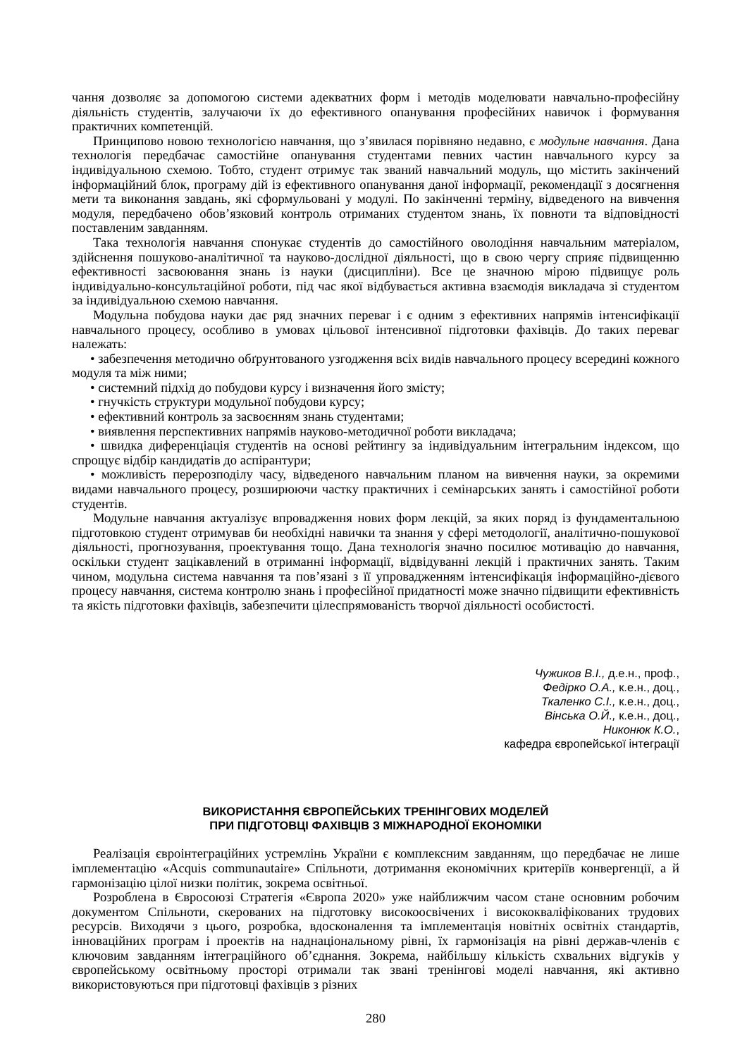чання дозволяє за допомогою системи адекватних форм і методів моделювати навчально-професійну діяльність студентів, залучаючи їх до ефективного опанування професійних навичок і формування практичних компетенцій.
Принципово новою технологією навчання, що з’явилася порівняно недавно, є модульне навчання. Дана технологія передбачає самостійне опанування студентами певних частин навчального курсу за індивідуальною схемою. Тобто, студент отримує так званий навчальний модуль, що містить закінчений інформаційний блок, програму дій із ефективного опанування даної інформації, рекомендації з досягнення мети та виконання завдань, які сформульовані у модулі. По закінченні терміну, відведеного на вивчення модуля, передбачено обов’язковий контроль отриманих студентом знань, їх повноти та відповідності поставленим завданням.
Така технологія навчання спонукає студентів до самостійного оволодіння навчальним матеріалом, здійснення пошуково-аналітичної та науково-дослідної діяльності, що в свою чергу сприяє підвищенню ефективності засвоювання знань із науки (дисципліни). Все це значною мірою підвищує роль індивідуально-консультаційної роботи, під час якої відбувається активна взаємодія викладача зі студентом за індивідуальною схемою навчання.
Модульна побудова науки дає ряд значних переваг і є одним з ефективних напрямів інтенсифікації навчального процесу, особливо в умовах цільової інтенсивної підготовки фахівців. До таких переваг належать:
• забезпечення методично обґрунтованого узгодження всіх видів навчального процесу всередині кожного модуля та між ними;
• системний підхід до побудови курсу і визначення його змісту;
• гнучкість структури модульної побудови курсу;
• ефективний контроль за засвоєнням знань студентами;
• виявлення перспективних напрямів науково-методичної роботи викладача;
• швидка диференціація студентів на основі рейтингу за індивідуальним інтегральним індексом, що спрощує відбір кандидатів до аспірантури;
• можливість перерозподілу часу, відведеного навчальним планом на вивчення науки, за окремими видами навчального процесу, розширюючи частку практичних і семінарських занять і самостійної роботи студентів.
Модульне навчання актуалізує впровадження нових форм лекцій, за яких поряд із фундаментальною підготовкою студент отримував би необхідні навички та знання у сфері методології, аналітично-пошукової діяльності, прогнозування, проектування тощо. Дана технологія значно посилює мотивацію до навчання, оскільки студент зацікавлений в отриманні інформації, відвідуванні лекцій і практичних занять. Таким чином, модульна система навчання та пов’язані з її упровадженням інтенсифікація інформаційно-дієвого процесу навчання, система контролю знань і професійної придатності може значно підвищити ефективність та якість підготовки фахівців, забезпечити цілеспрямованість творчої діяльності особистості.
Чужиков В.І., д.е.н., проф.,
Федірко О.А., к.е.н., доц.,
Ткаленко С.І., к.е.н., доц.,
Вінська О.Й., к.е.н., доц.,
Никонюк К.О.,
кафедра європейської інтеграції
ВИКОРИСТАННЯ ЄВРОПЕЙСЬКИХ ТРЕНІНГОВИХ МОДЕЛЕЙ
ПРИ ПІДГОТОВЦІ ФАХІВЦІВ З МІЖНАРОДНОЇ ЕКОНОМІКИ
Реалізація євроінтеграційних устремлінь України є комплексним завданням, що передбачає не лише імплементацію «Acquis communautaire» Спільноти, дотримання економічних критеріїв конвергенції, а й гармонізацію цілої низки політик, зокрема освітньої.
Розроблена в Євросоюзі Стратегія «Європа 2020» уже найближчим часом стане основним робочим документом Спільноти, скерованих на підготовку високоосвічених і висококваліфікованих трудових ресурсів. Виходячи з цього, розробка, вдосконалення та імплементація новітніх освітніх стандартів, інноваційних програм і проектів на наднаціональному рівні, їх гармонізація на рівні держав-членів є ключовим завданням інтеграційного об’єднання. Зокрема, найбільшу кількість схвальних відгуків у європейському освітньому просторі отримали так звані тренінгові моделі навчання, які активно використовуються при підготовці фахівців з різних
280